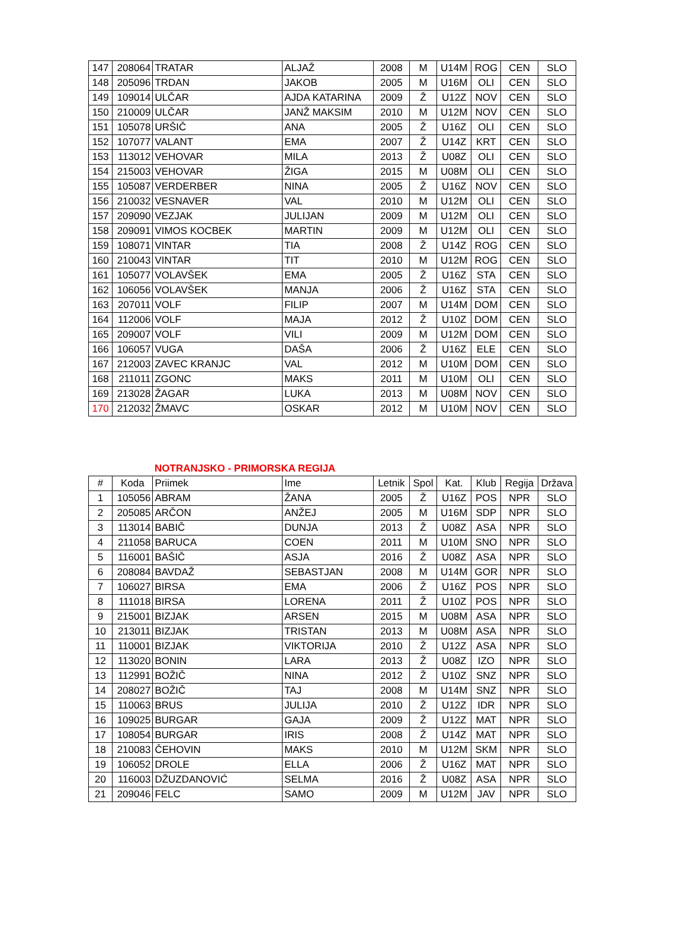| 147 | 208064 | TRATAR | ALJAŽ | 2008 | M | U14M | ROG | CEN | SLO |
| 148 | 205096 | TRDAN | JAKOB | 2005 | M | U16M | OLI | CEN | SLO |
| 149 | 109014 | ULČAR | AJDA KATARINA | 2009 | Ž | U12Z | NOV | CEN | SLO |
| 150 | 210009 | ULČAR | JANŽ MAKSIM | 2010 | M | U12M | NOV | CEN | SLO |
| 151 | 105078 | URŠIČ | ANA | 2005 | Ž | U16Z | OLI | CEN | SLO |
| 152 | 107077 | VALANT | EMA | 2007 | Ž | U14Z | KRT | CEN | SLO |
| 153 | 113012 | VEHOVAR | MILA | 2013 | Ž | U08Z | OLI | CEN | SLO |
| 154 | 215003 | VEHOVAR | ŽIGA | 2015 | M | U08M | OLI | CEN | SLO |
| 155 | 105087 | VERDERBER | NINA | 2005 | Ž | U16Z | NOV | CEN | SLO |
| 156 | 210032 | VESNAVER | VAL | 2010 | M | U12M | OLI | CEN | SLO |
| 157 | 209090 | VEZJAK | JULIJAN | 2009 | M | U12M | OLI | CEN | SLO |
| 158 | 209091 | VIMOS KOCBEK | MARTIN | 2009 | M | U12M | OLI | CEN | SLO |
| 159 | 108071 | VINTAR | TIA | 2008 | Ž | U14Z | ROG | CEN | SLO |
| 160 | 210043 | VINTAR | TIT | 2010 | M | U12M | ROG | CEN | SLO |
| 161 | 105077 | VOLAVŠEK | EMA | 2005 | Ž | U16Z | STA | CEN | SLO |
| 162 | 106056 | VOLAVŠEK | MANJA | 2006 | Ž | U16Z | STA | CEN | SLO |
| 163 | 207011 | VOLF | FILIP | 2007 | M | U14M | DOM | CEN | SLO |
| 164 | 112006 | VOLF | MAJA | 2012 | Ž | U10Z | DOM | CEN | SLO |
| 165 | 209007 | VOLF | VILI | 2009 | M | U12M | DOM | CEN | SLO |
| 166 | 106057 | VUGA | DAŠA | 2006 | Ž | U16Z | ELE | CEN | SLO |
| 167 | 212003 | ZAVEC KRANJC | VAL | 2012 | M | U10M | DOM | CEN | SLO |
| 168 | 211011 | ZGONC | MAKS | 2011 | M | U10M | OLI | CEN | SLO |
| 169 | 213028 | ŽAGAR | LUKA | 2013 | M | U08M | NOV | CEN | SLO |
| 170 | 212032 | ŽMAVC | OSKAR | 2012 | M | U10M | NOV | CEN | SLO |
NOTRANJSKO - PRIMORSKA REGIJA
| # | Koda | Priimek | Ime | Letnik | Spol | Kat. | Klub | Regija | Država |
| --- | --- | --- | --- | --- | --- | --- | --- | --- | --- |
| 1 | 105056 | ABRAM | ŽANA | 2005 | Ž | U16Z | POS | NPR | SLO |
| 2 | 205085 | ARČON | ANŽEJ | 2005 | M | U16M | SDP | NPR | SLO |
| 3 | 113014 | BABIČ | DUNJA | 2013 | Ž | U08Z | ASA | NPR | SLO |
| 4 | 211058 | BARUCA | COEN | 2011 | M | U10M | SNO | NPR | SLO |
| 5 | 116001 | BAŠIČ | ASJA | 2016 | Ž | U08Z | ASA | NPR | SLO |
| 6 | 208084 | BAVDAŽ | SEBASTJAN | 2008 | M | U14M | GOR | NPR | SLO |
| 7 | 106027 | BIRSA | EMA | 2006 | Ž | U16Z | POS | NPR | SLO |
| 8 | 111018 | BIRSA | LORENA | 2011 | Ž | U10Z | POS | NPR | SLO |
| 9 | 215001 | BIZJAK | ARSEN | 2015 | M | U08M | ASA | NPR | SLO |
| 10 | 213011 | BIZJAK | TRISTAN | 2013 | M | U08M | ASA | NPR | SLO |
| 11 | 110001 | BIZJAK | VIKTORIJA | 2010 | Ž | U12Z | ASA | NPR | SLO |
| 12 | 113020 | BONIN | LARA | 2013 | Ž | U08Z | IZO | NPR | SLO |
| 13 | 112991 | BOŽIČ | NINA | 2012 | Ž | U10Z | SNZ | NPR | SLO |
| 14 | 208027 | BOŽIČ | TAJ | 2008 | M | U14M | SNZ | NPR | SLO |
| 15 | 110063 | BRUS | JULIJA | 2010 | Ž | U12Z | IDR | NPR | SLO |
| 16 | 109025 | BURGAR | GAJA | 2009 | Ž | U12Z | MAT | NPR | SLO |
| 17 | 108054 | BURGAR | IRIS | 2008 | Ž | U14Z | MAT | NPR | SLO |
| 18 | 210083 | ČEHOVIN | MAKS | 2010 | M | U12M | SKM | NPR | SLO |
| 19 | 106052 | DROLE | ELLA | 2006 | Ž | U16Z | MAT | NPR | SLO |
| 20 | 116003 | DŽUZDANOVIĆ | SELMA | 2016 | Ž | U08Z | ASA | NPR | SLO |
| 21 | 209046 | FELC | SAMO | 2009 | M | U12M | JAV | NPR | SLO |